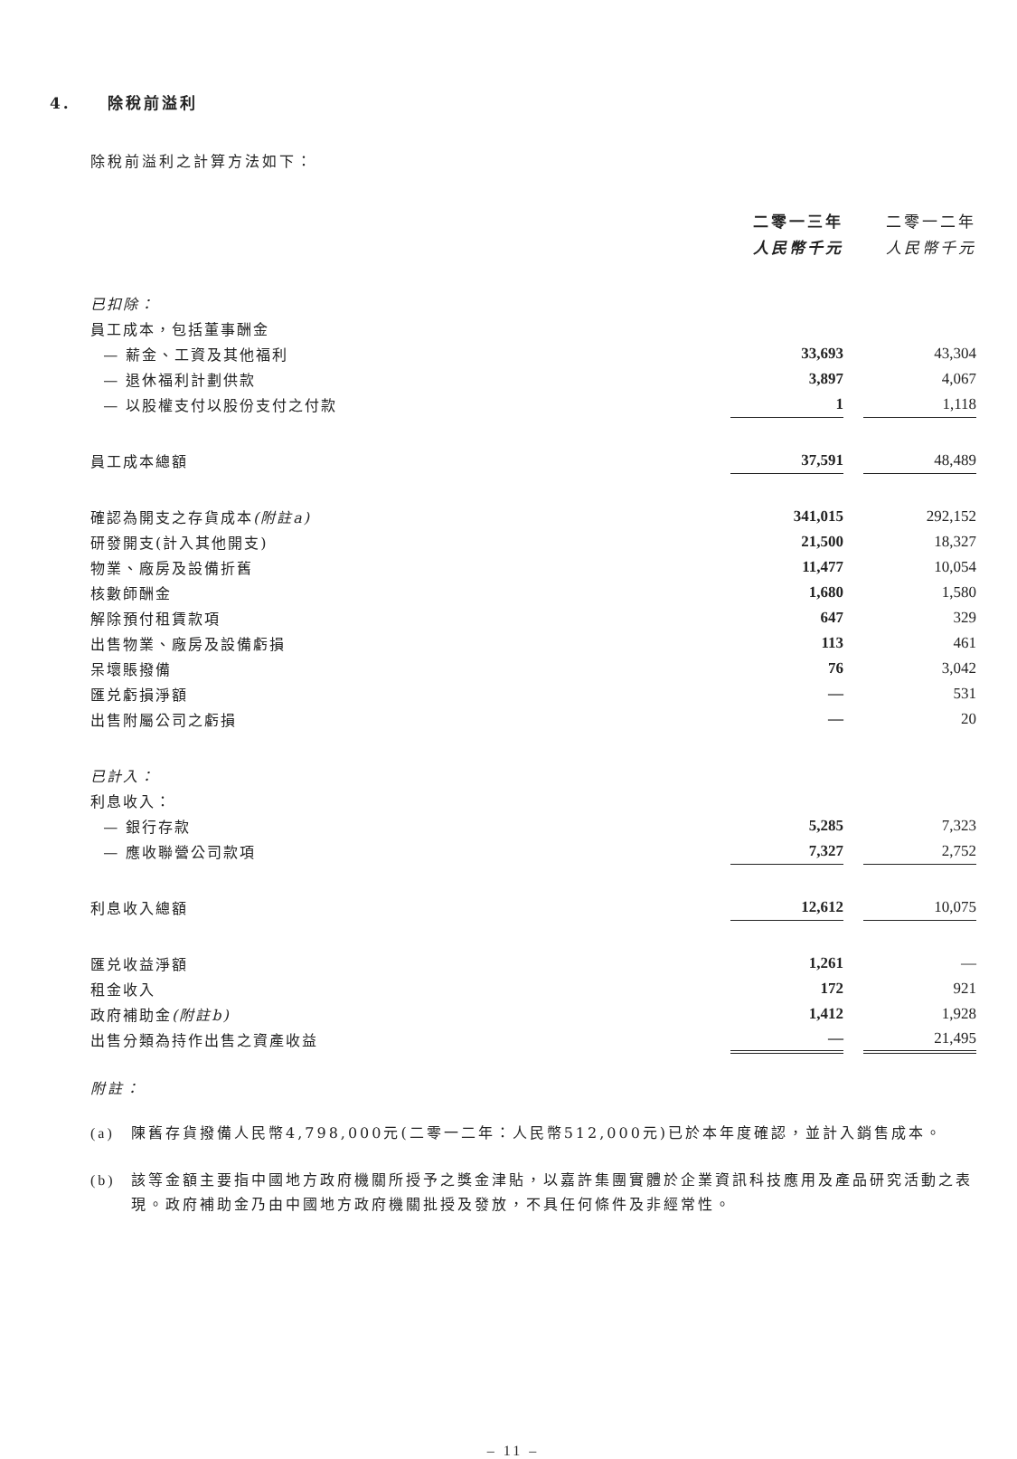4. 除稅前溢利
除稅前溢利之計算方法如下：
| | 二零一三年 | | 二零一二年 |
| | 人民幣千元 | | 人民幣千元 |
| 已扣除： | | | |
| 員工成本，包括董事酬金 | | | |
| — 薪金、工資及其他福利 | 33,693 | | 43,304 |
| — 退休福利計劃供款 | 3,897 | | 4,067 |
| — 以股權支付以股份支付之付款 | 1 | | 1,118 |
| 員工成本總額 | 37,591 | | 48,489 |
| 確認為開支之存貨成本 (附註a) | 341,015 | | 292,152 |
| 研發開支(計入其他開支) | 21,500 | | 18,327 |
| 物業、廠房及設備折舊 | 11,477 | | 10,054 |
| 核數師酬金 | 1,680 | | 1,580 |
| 解除預付租賃款項 | 647 | | 329 |
| 出售物業、廠房及設備虧損 | 113 | | 461 |
| 呆壞賬撥備 | 76 | | 3,042 |
| 匯兑虧損淨額 | — | | 531 |
| 出售附屬公司之虧損 | — | | 20 |
| 已計入： | | | |
| 利息收入： | | | |
| — 銀行存款 | 5,285 | | 7,323 |
| — 應收聯營公司款項 | 7,327 | | 2,752 |
| 利息收入總額 | 12,612 | | 10,075 |
| 匯兑收益淨額 | 1,261 | | — |
| 租金收入 | 172 | | 921 |
| 政府補助金 (附註b) | 1,412 | | 1,928 |
| 出售分類為持作出售之資產收益 | — | | 21,495 |
附註：
(a) 陳舊存貨撥備人民幣4,798,000元(二零一二年：人民幣512,000元)已於本年度確認，並計入銷售成本。
(b) 該等金額主要指中國地方政府機關所授予之獎金津貼，以嘉許集團實體於企業資訊科技應用及產品研究活動之表現。政府補助金乃由中國地方政府機關批授及發放，不具任何條件及非經常性。
– 11 –